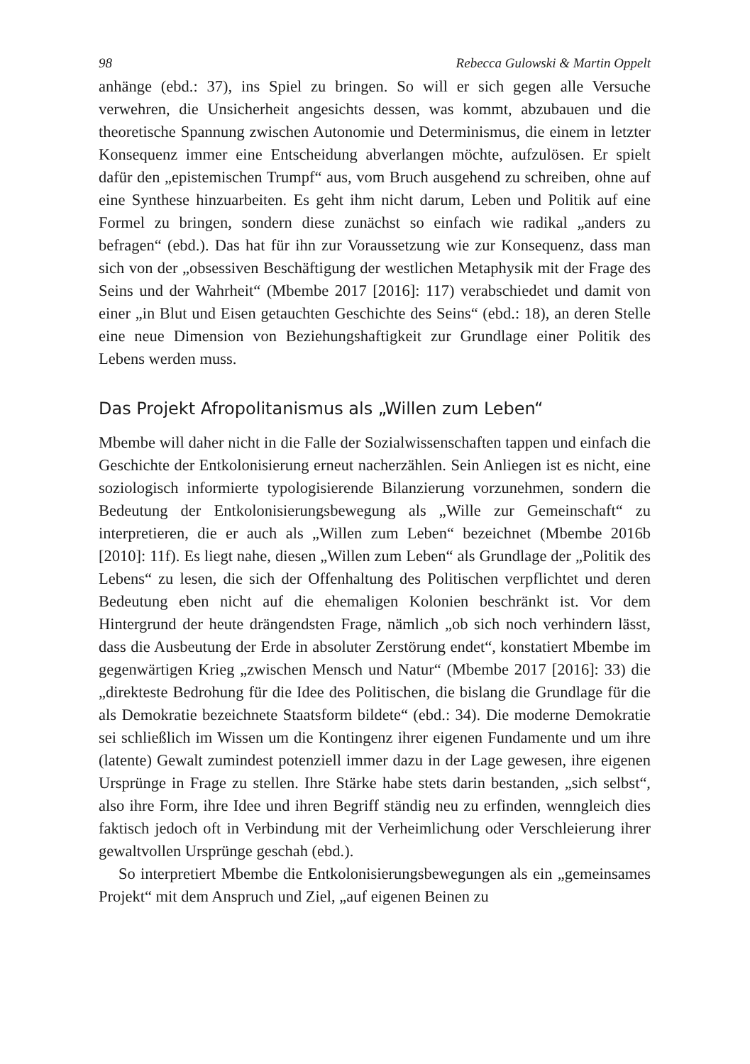98 Rebecca Gulowski & Martin Oppelt
anhänge (ebd.: 37), ins Spiel zu bringen. So will er sich gegen alle Versuche verwehren, die Unsicherheit angesichts dessen, was kommt, abzubauen und die theoretische Spannung zwischen Autonomie und Determinismus, die einem in letzter Konsequenz immer eine Entscheidung abverlangen möchte, aufzulösen. Er spielt dafür den „epistemischen Trumpf“ aus, vom Bruch ausgehend zu schreiben, ohne auf eine Synthese hinzuarbeiten. Es geht ihm nicht darum, Leben und Politik auf eine Formel zu bringen, sondern diese zunächst so einfach wie radikal „anders zu befragen“ (ebd.). Das hat für ihn zur Voraussetzung wie zur Konsequenz, dass man sich von der „obsessiven Beschäftigung der westlichen Metaphysik mit der Frage des Seins und der Wahrheit“ (Mbembe 2017 [2016]: 117) verabschiedet und damit von einer „in Blut und Eisen getauchten Geschichte des Seins“ (ebd.: 18), an deren Stelle eine neue Dimension von Beziehungshaftigkeit zur Grundlage einer Politik des Lebens werden muss.
Das Projekt Afropolitanismus als „Willen zum Leben“
Mbembe will daher nicht in die Falle der Sozialwissenschaften tappen und einfach die Geschichte der Entkolonisierung erneut nacherzählen. Sein Anliegen ist es nicht, eine soziologisch informierte typologisierende Bilanzierung vorzunehmen, sondern die Bedeutung der Entkolonisierungs­bewegung als „Wille zur Gemeinschaft“ zu interpretieren, die er auch als „Willen zum Leben“ bezeichnet (Mbembe 2016b [2010]: 11f). Es liegt nahe, diesen „Willen zum Leben“ als Grundlage der „Politik des Lebens“ zu lesen, die sich der Offenhaltung des Politischen verpflichtet und deren Bedeutung eben nicht auf die ehemaligen Kolonien beschränkt ist. Vor dem Hintergrund der heute drängendsten Frage, nämlich „ob sich noch verhin­dern lässt, dass die Ausbeutung der Erde in absoluter Zerstörung endet“, konstatiert Mbembe im gegenwärtigen Krieg „zwischen Mensch und Natur“ (Mbembe 2017 [2016]: 33) die „direkteste Bedrohung für die Idee des Politischen, die bislang die Grundlage für die als Demokratie bezeichnete Staatsform bildete“ (ebd.: 34). Die moderne Demokratie sei schließlich im Wissen um die Kontingenz ihrer eigenen Fundamente und um ihre (latente) Gewalt zumindest potenziell immer dazu in der Lage gewesen, ihre eigenen Ursprünge in Frage zu stellen. Ihre Stärke habe stets darin bestanden, „sich selbst“, also ihre Form, ihre Idee und ihren Begriff ständig neu zu erfinden, wenngleich dies faktisch jedoch oft in Verbindung mit der Verheimlichung oder Verschleierung ihrer gewaltvollen Ursprünge geschah (ebd.).
So interpretiert Mbembe die Entkolonisierungsbewegungen als ein „gemeinsames Projekt“ mit dem Anspruch und Ziel, „auf eigenen Beinen zu